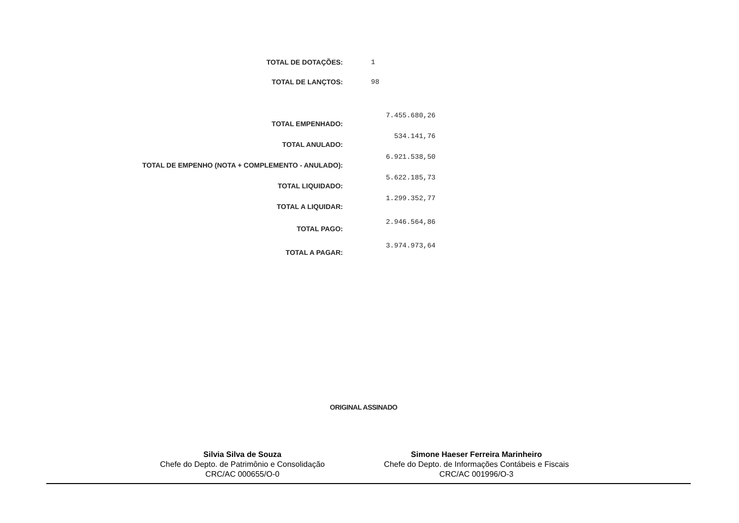| TOTAL DE DOTAÇÕES: | 1 |
| TOTAL DE LANÇTOS: | 98 |
| TOTAL EMPENHADO: | 7.455.680,26 |
| TOTAL ANULADO: | 534.141,76 |
| TOTAL DE EMPENHO (NOTA + COMPLEMENTO - ANULADO): | 6.921.538,50 |
| TOTAL LIQUIDADO: | 5.622.185,73 |
| TOTAL A LIQUIDAR: | 1.299.352,77 |
| TOTAL PAGO: | 2.946.564,86 |
| TOTAL A PAGAR: | 3.974.973,64 |
ORIGINAL ASSINADO
Silvia Silva de Souza
Chefe do Depto. de Patrimônio e Consolidação
CRC/AC 000655/O-0
Simone Haeser Ferreira Marinheiro
Chefe do Depto. de Informações Contábeis e Fiscais
CRC/AC 001996/O-3